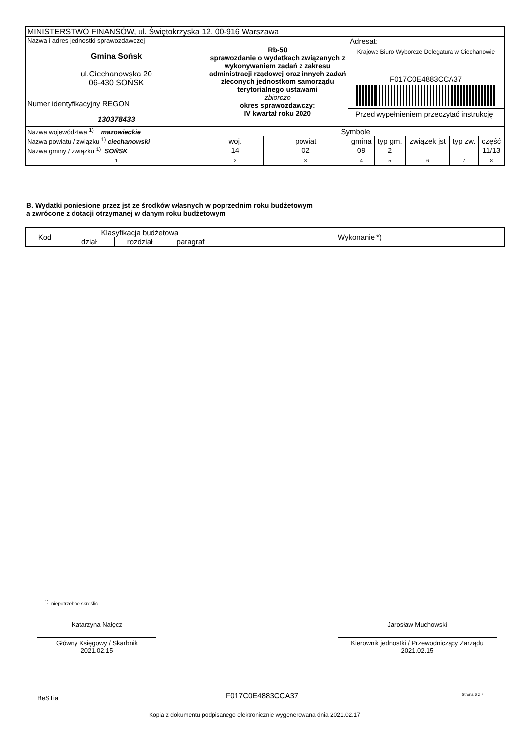| MINISTERSTWO FINANSÓW, ul. Świętokrzyska 12, 00-916 Warszawa | | | | | | | | |
| Nazwa i adres jednostki sprawozdawczej Gmina Sońsk ul.Ciechanowska 20 06-430 SOŃSK | Rb-50 sprawozdanie o wydatkach związanych z wykonywaniem zadań z zakresu administracji rządowej oraz innych zadań zleconych jednostkom samorządu terytorialnego ustawami zbiorczo okres sprawozdawczy: IV kwartał roku 2020 | | | Adresat: Krajowe Biuro Wyborcze Delegatura w Ciechanowie F017C0E4883CCA37 Przed wypełnieniem przeczytać instrukcję | | | | |
| Numer identyfikacyjny REGON 130378433 | | | | | | | | |
| Nazwa województwa <sup>1)</sup> mazowieckie | | Symbole | | | | | | |
| Nazwa powiatu / związku <sup>1)</sup> ciechanowski | | woj. | powiat | gmina | typ gm. | związek jst | typ zw. | część |
| Nazwa gminy / związku <sup>1)</sup> SOŃSK | | 14 | 02 | 09 | 2 | | | 11/13 |
| 1 | | 2 | 3 | 4 | 5 | 6 | 7 | 8 |
B. Wydatki poniesione przez jst ze środków własnych w poprzednim roku budżetowym
a zwrócone z dotacji otrzymanej w danym roku budżetowym
| Kod | Klasyfikacja budżetowa | | | Wykonanie *) |
| --- | --- | --- | --- | --- |
| | dział | rozdział | paragraf | |
<sup>1)</sup> niepotrzebne skreślić
Katarzyna Nałęcz
Główny Księgowy / Skarbnik
2021.02.15
Jarosław Muchowski
Kierownik jednostki / Przewodniczący Zarządu
2021.02.15
BeSTia F017C0E4883CCA37 Strona 6 z 7
Kopia z dokumentu podpisanego elektronicznie wygenerowana dnia 2021.02.17